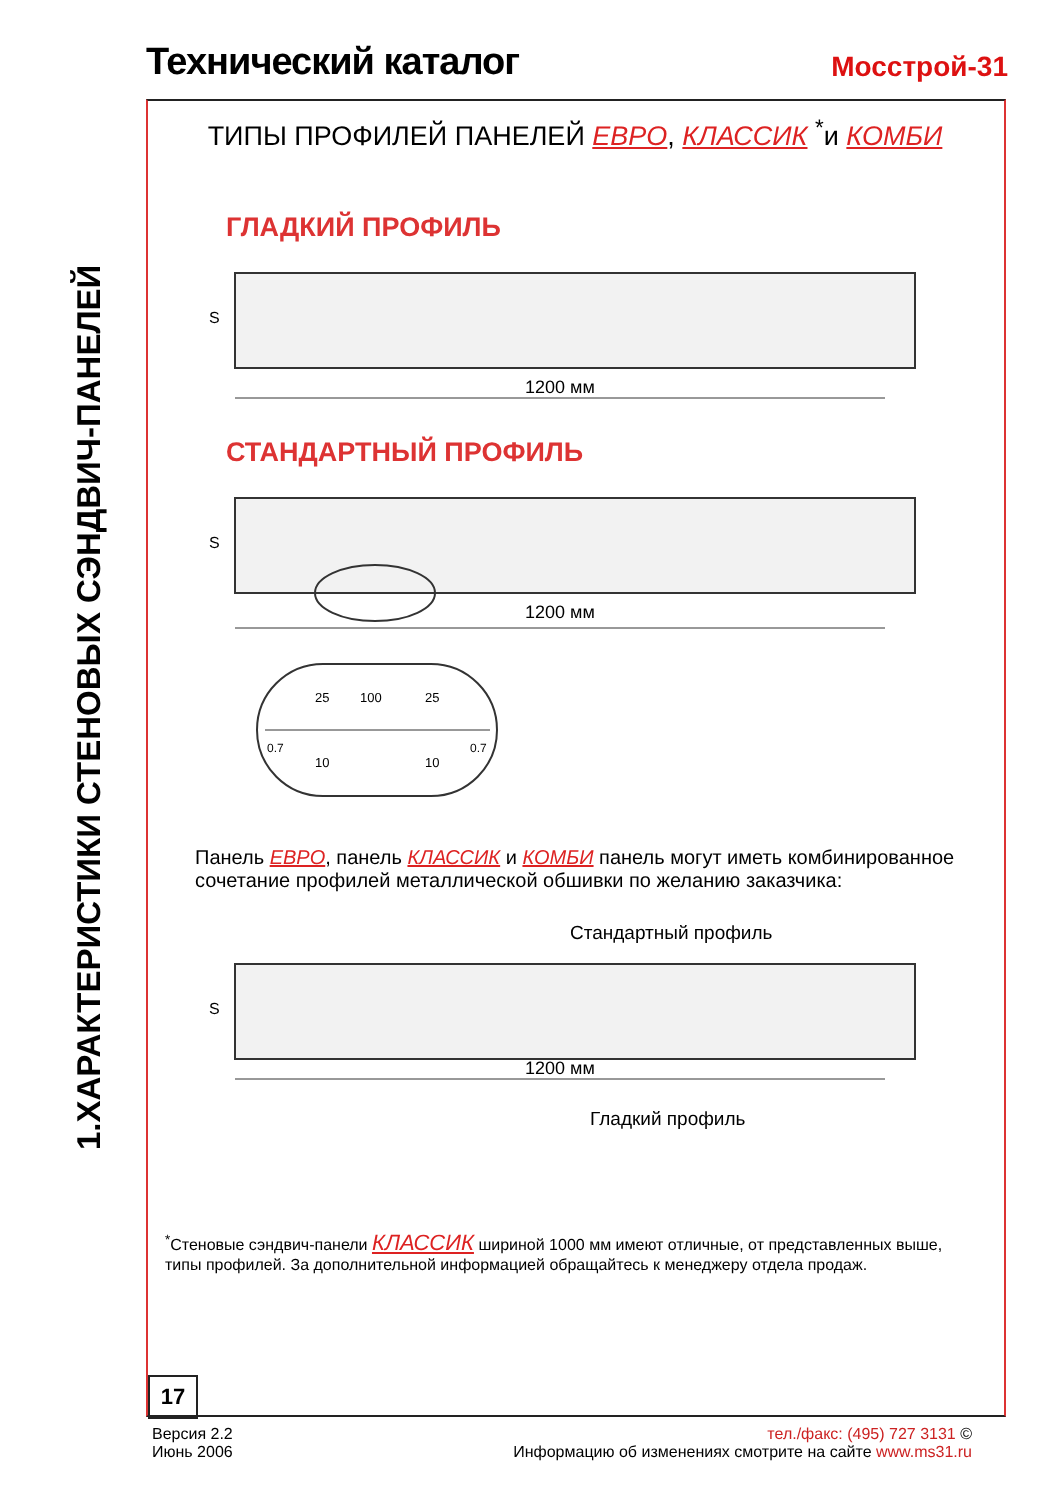Технический каталог
Мосстрой-31
1.ХАРАКТЕРИСТИКИ СТЕНОВЫХ СЭНДВИЧ-ПАНЕЛЕЙ
ТИПЫ ПРОФИЛЕЙ ПАНЕЛЕЙ ЕВРО, КЛАССИК <sup>*</sup>и КОМБИ
ГЛАДКИЙ ПРОФИЛЬ
S
1200 мм
СТАНДАРТНЫЙ ПРОФИЛЬ
S
1200 мм
25
100
25
10
10
0.7
0.7
Панель ЕВРО, панель КЛАССИК и КОМБИ панель могут иметь комбинированное сочетание профилей металлической обшивки по желанию заказчика:
Стандартный профиль
S
1200 мм
Гладкий профиль
<sup>*</sup> Стеновые сэндвич-панели КЛАССИК шириной 1000 мм имеют отличные, от представленных выше, типы профилей. За дополнительной информацией обращайтесь к менеджеру отдела продаж.
17
Версия 2.2
Июнь 2006
тел./факс: (495) 727 3131 ©
Информацию об изменениях смотрите на сайте www.ms31.ru